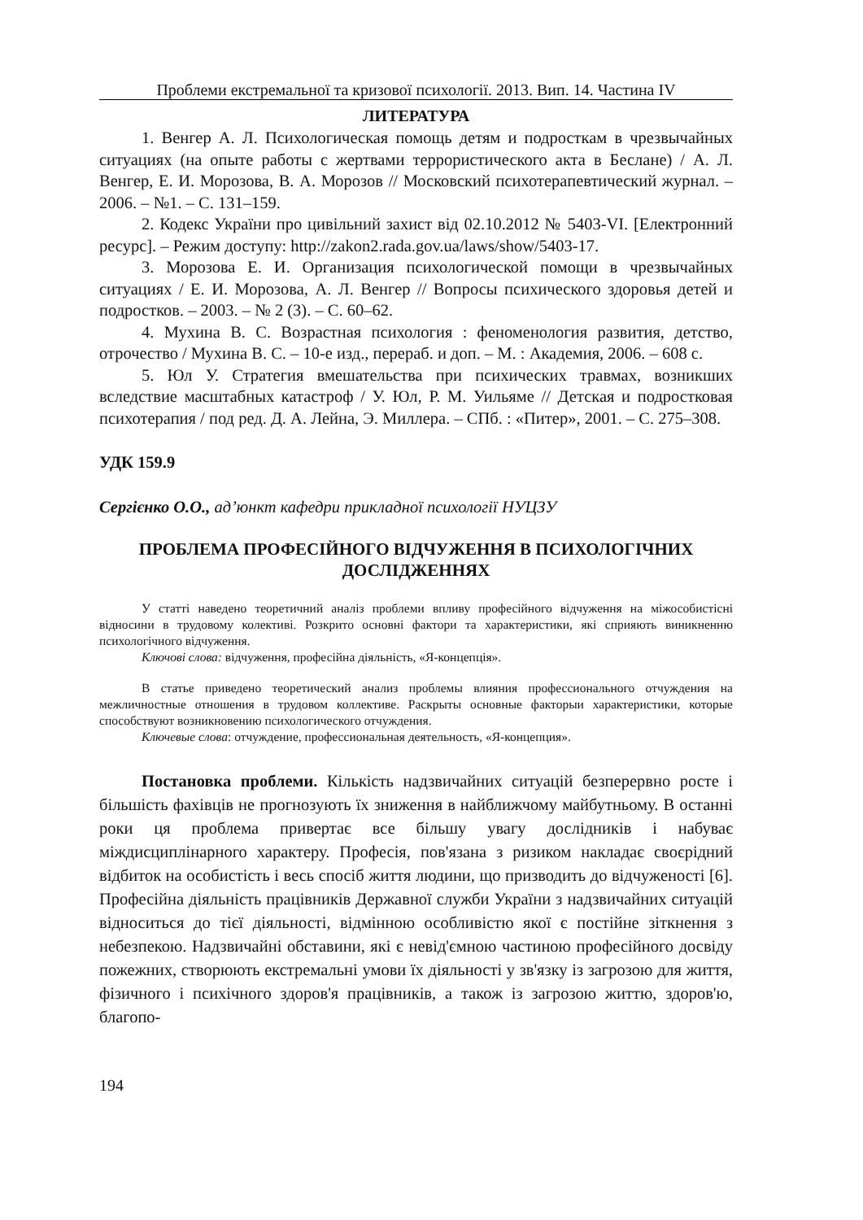Проблеми екстремальної та кризової психології. 2013. Вип. 14. Частина IV
ЛИТЕРАТУРА
1. Венгер А. Л. Психологическая помощь детям и подросткам в чрезвычайных ситуациях (на опыте работы с жертвами террористического акта в Беслане) / А. Л. Венгер, Е. И. Морозова, В. А. Морозов // Московский психотерапевтический журнал. – 2006. – №1. – С. 131–159.
2. Кодекс України про цивільний захист від 02.10.2012 № 5403-VI. [Електронний ресурс]. – Режим доступу: http://zakon2.rada.gov.ua/laws/show/5403-17.
3. Морозова Е. И. Организация психологической помощи в чрезвычайных ситуациях / Е. И. Морозова, А. Л. Венгер // Вопросы психического здоровья детей и подростков. – 2003. – № 2 (3). – С. 60–62.
4. Мухина В. С. Возрастная психология : феноменология развития, детство, отрочество / Мухина В. С. – 10-е изд., перераб. и доп. – М. : Академия, 2006. – 608 с.
5. Юл У. Стратегия вмешательства при психических травмах, возникших вследствие масштабных катастроф / У. Юл, Р. М. Уильяме // Детская и подростковая психотерапия / под ред. Д. А. Лейна, Э. Миллера. – СПб. : «Питер», 2001. – С. 275–308.
УДК 159.9
Сергієнко О.О., ад’юнкт кафедри прикладної психології НУЦЗУ
ПРОБЛЕМА ПРОФЕСІЙНОГО ВІДЧУЖЕННЯ В ПСИХОЛОГІЧНИХ ДОСЛІДЖЕННЯХ
У статті наведено теоретичний аналіз проблеми впливу професійного відчуження на міжособистісні відносини в трудовому колективі. Розкрито основні фактори та характеристики, які сприяють виникненню психологічного відчуження.
Ключові слова: відчуження, професійна діяльність, «Я-концепція».
В статье приведено теоретический анализ проблемы влияния профессионального отчуждения на межличностные отношения в трудовом коллективе. Раскрыты основные факторыи характеристики, которые способствуют возникновению психологического отчуждения.
Ключевые слова: отчуждение, профессиональная деятельность, «Я-концепция».
Постановка проблеми. Кількість надзвичайних ситуацій безперервно росте і більшість фахівців не прогнозують їх зниження в найближчому майбутньому. В останні роки ця проблема привертає все більшу увагу дослідників і набуває міждисциплінарного характеру. Професія, пов'язана з ризиком накладає своєрідний відбиток на особистість і весь спосіб життя людини, що призводить до відчуженості [6]. Професійна діяльність працівників Державної служби України з надзвичайних ситуацій відноситься до тієї діяльності, відмінною особливістю якої є постійне зіткнення з небезпекою. Надзвичайні обставини, які є невід'ємною частиною професійного досвіду пожежних, створюють екстремальні умови їх діяльності у зв'язку із загрозою для життя, фізичного і психічного здоров'я працівників, а також із загрозою життю, здоров'ю, благопо-
194